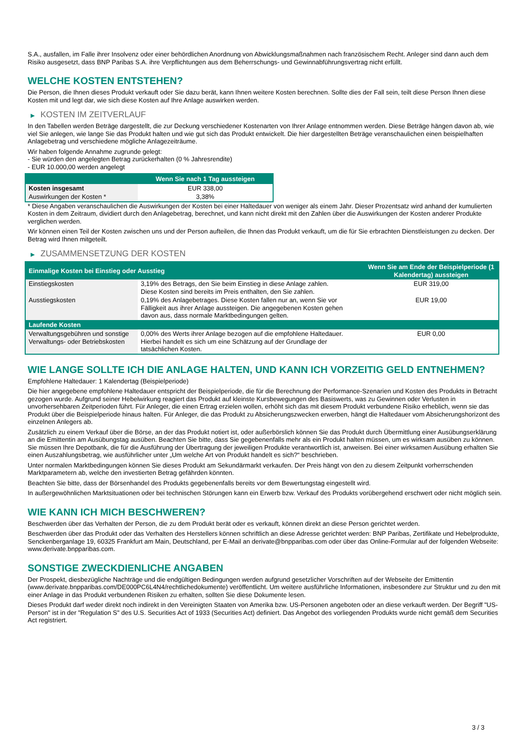S.A., ausfallen, im Falle ihrer Insolvenz oder einer behördlichen Anordnung von Abwicklungsmaßnahmen nach französischem Recht. Anleger sind dann auch dem Risiko ausgesetzt, dass BNP Paribas S.A. ihre Verpflichtungen aus dem Beherrschungs- und Gewinnabführungsvertrag nicht erfüllt.
WELCHE KOSTEN ENTSTEHEN?
Die Person, die Ihnen dieses Produkt verkauft oder Sie dazu berät, kann Ihnen weitere Kosten berechnen. Sollte dies der Fall sein, teilt diese Person Ihnen diese Kosten mit und legt dar, wie sich diese Kosten auf Ihre Anlage auswirken werden.
▶ KOSTEN IM ZEITVERLAUF
In den Tabellen werden Beträge dargestellt, die zur Deckung verschiedener Kostenarten von Ihrer Anlage entnommen werden. Diese Beträge hängen davon ab, wie viel Sie anlegen, wie lange Sie das Produkt halten und wie gut sich das Produkt entwickelt. Die hier dargestellten Beträge veranschaulichen einen beispielhaften Anlagebetrag und verschiedene mögliche Anlagezeiträume.
Wir haben folgende Annahme zugrunde gelegt:
- Sie würden den angelegten Betrag zurückerhalten (0 % Jahresrendite)
- EUR 10.000,00 werden angelegt
| | Wenn Sie nach 1 Tag aussteigen |
| --- | --- |
| Kosten insgesamt | EUR 338,00 |
| Auswirkungen der Kosten * | 3,38% |
* Diese Angaben veranschaulichen die Auswirkungen der Kosten bei einer Haltedauer von weniger als einem Jahr. Dieser Prozentsatz wird anhand der kumulierten Kosten in dem Zeitraum, dividiert durch den Anlagebetrag, berechnet, und kann nicht direkt mit den Zahlen über die Auswirkungen der Kosten anderer Produkte verglichen werden.
Wir können einen Teil der Kosten zwischen uns und der Person aufteilen, die Ihnen das Produkt verkauft, um die für Sie erbrachten Dienstleistungen zu decken. Der Betrag wird Ihnen mitgeteilt.
▶ ZUSAMMENSETZUNG DER KOSTEN
| Einmalige Kosten bei Einstieg oder Ausstieg | | Wenn Sie am Ende der Beispielperiode (1 Kalendertag) aussteigen |
| --- | --- | --- |
| Einstiegskosten | 3,19% des Betrags, den Sie beim Einstieg in diese Anlage zahlen. Diese Kosten sind bereits im Preis enthalten, den Sie zahlen. | EUR 319,00 |
| Ausstiegskosten | 0,19% des Anlagebetrages. Diese Kosten fallen nur an, wenn Sie vor Fälligkeit aus ihrer Anlage aussteigen. Die angegebenen Kosten gehen davon aus, dass normale Marktbedingungen gelten. | EUR 19,00 |
| Laufende Kosten | | |
| Verwaltungsgebühren und sonstige Verwaltungs- oder Betriebskosten | 0,00% des Werts ihrer Anlage bezogen auf die empfohlene Haltedauer. Hierbei handelt es sich um eine Schätzung auf der Grundlage der tatsächlichen Kosten. | EUR 0,00 |
WIE LANGE SOLLTE ICH DIE ANLAGE HALTEN, UND KANN ICH VORZEITIG GELD ENTNEHMEN?
Empfohlene Haltedauer: 1 Kalendertag (Beispielperiode)
Die hier angegebene empfohlene Haltedauer entspricht der Beispielperiode, die für die Berechnung der Performance-Szenarien und Kosten des Produkts in Betracht gezogen wurde. Aufgrund seiner Hebelwirkung reagiert das Produkt auf kleinste Kursbewegungen des Basiswerts, was zu Gewinnen oder Verlusten in unvorhersehbaren Zeitperioden führt. Für Anleger, die einen Ertrag erzielen wollen, erhöht sich das mit diesem Produkt verbundene Risiko erheblich, wenn sie das Produkt über die Beispielperiode hinaus halten. Für Anleger, die das Produkt zu Absicherungszwecken erwerben, hängt die Haltedauer vom Absicherungshorizont des einzelnen Anlegers ab.
Zusätzlich zu einem Verkauf über die Börse, an der das Produkt notiert ist, oder außerbörslich können Sie das Produkt durch Übermittlung einer Ausübungserklärung an die Emittentin am Ausübungstag ausüben. Beachten Sie bitte, dass Sie gegebenenfalls mehr als ein Produkt halten müssen, um es wirksam ausüben zu können. Sie müssen Ihre Depotbank, die für die Ausführung der Übertragung der jeweiligen Produkte verantwortlich ist, anweisen. Bei einer wirksamen Ausübung erhalten Sie einen Auszahlungsbetrag, wie ausführlicher unter „Um welche Art von Produkt handelt es sich?“ beschrieben.
Unter normalen Marktbedingungen können Sie dieses Produkt am Sekundärmarkt verkaufen. Der Preis hängt von den zu diesem Zeitpunkt vorherrschenden Marktparametern ab, welche den investierten Betrag gefährden könnten.
Beachten Sie bitte, dass der Börsenhandel des Produkts gegebenenfalls bereits vor dem Bewertungstag eingestellt wird.
In außergewöhnlichen Marktsituationen oder bei technischen Störungen kann ein Erwerb bzw. Verkauf des Produkts vorübergehend erschwert oder nicht möglich sein.
WIE KANN ICH MICH BESCHWEREN?
Beschwerden über das Verhalten der Person, die zu dem Produkt berät oder es verkauft, können direkt an diese Person gerichtet werden.
Beschwerden über das Produkt oder das Verhalten des Herstellers können schriftlich an diese Adresse gerichtet werden: BNP Paribas, Zertifikate und Hebelprodukte, Senckenberganlage 19, 60325 Frankfurt am Main, Deutschland, per E-Mail an derivate@bnpparibas.com oder über das Online-Formular auf der folgenden Webseite: www.derivate.bnpparibas.com.
SONSTIGE ZWECKDIENLICHE ANGABEN
Der Prospekt, diesbezügliche Nachträge und die endgültigen Bedingungen werden aufgrund gesetzlicher Vorschriften auf der Webseite der Emittentin (www.derivate.bnpparibas.com/DE000PC6L4N4/rechtlichedokumente) veröffentlicht. Um weitere ausführliche Informationen, insbesondere zur Struktur und zu den mit einer Anlage in das Produkt verbundenen Risiken zu erhalten, sollten Sie diese Dokumente lesen.
Dieses Produkt darf weder direkt noch indirekt in den Vereinigten Staaten von Amerika bzw. US-Personen angeboten oder an diese verkauft werden. Der Begriff "US-Person" ist in der "Regulation S" des U.S. Securities Act of 1933 (Securities Act) definiert. Das Angebot des vorliegenden Produkts wurde nicht gemäß dem Securities Act registriert.
3 / 3